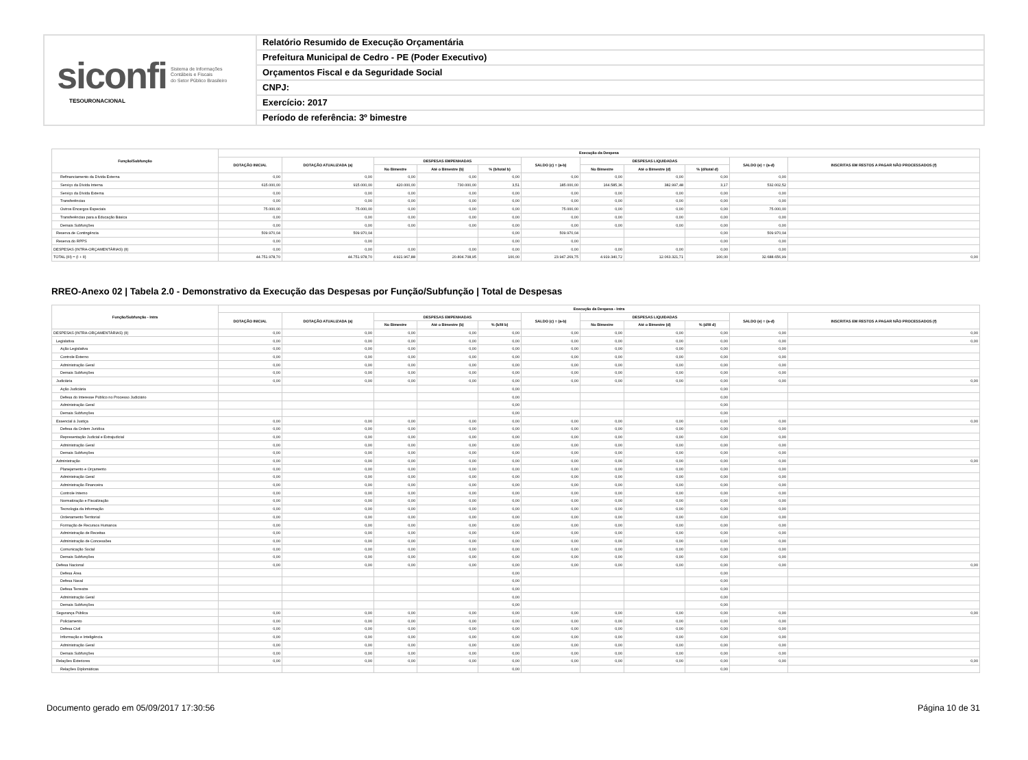siconfi Sistema de Informações
Contábeis e Fiscais
do Setor Público Brasileiro
TESOURONACIONAL
Relatório Resumido de Execução Orçamentária
Prefeitura Municipal de Cedro - PE (Poder Executivo)
Orçamentos Fiscal e da Seguridade Social
CNPJ:
Exercício: 2017
Período de referência: 3º bimestre
| Função/Subfunção | Execução da Despesa | | | | | | | | | | |
| --- | --- | --- | --- | --- | --- | --- | --- | --- | --- | --- | --- |
| | DOTAÇÃO INICIAL | DOTAÇÃO ATUALIZADA (a) | DESPESAS EMPENHADAS | | | SALDO (c) = (a-b) | DESPESAS LIQUIDADAS | | | SALDO (e) = (a-d) | INSCRITAS EM RESTOS A PAGAR NÃO PROCESSADOS (f) |
| | | | No Bimestre | Até o Bimestre (b) | % (b/total b) | | No Bimestre | Até o Bimestre (d) | % (d/total d) | | |
| Refinanciamento da Dívida Externa | 0,00 | 0,00 | 0,00 | 0,00 | 0,00 | 0,00 | 0,00 | 0,00 | 0,00 | 0,00 | |
| Serviço da Dívida Interna | 615.000,00 | 915.000,00 | 420.000,00 | 730.000,00 | 3,51 | 185.000,00 | 164.585,36 | 382.997,48 | 3,17 | 532.002,52 | |
| Serviço da Dívida Externa | 0,00 | 0,00 | 0,00 | 0,00 | 0,00 | 0,00 | 0,00 | 0,00 | 0,00 | 0,00 | |
| Transferências | 0,00 | 0,00 | 0,00 | 0,00 | 0,00 | 0,00 | 0,00 | 0,00 | 0,00 | 0,00 | |
| Outros Encargos Especiais | 75.000,00 | 75.000,00 | 0,00 | 0,00 | 0,00 | 75.000,00 | 0,00 | 0,00 | 0,00 | 75.000,00 | |
| Transferências para a Educação Básica | 0,00 | 0,00 | 0,00 | 0,00 | 0,00 | 0,00 | 0,00 | 0,00 | 0,00 | 0,00 | |
| Demais Subfunções | 0,00 | 0,00 | 0,00 | 0,00 | 0,00 | 0,00 | 0,00 | 0,00 | 0,00 | 0,00 | |
| Reserva de Contingência | 509.970,04 | 509.970,04 | | | 0,00 | 509.970,04 | | | 0,00 | 509.970,04 | |
| Reserva do RPPS | 0,00 | 0,00 | | | 0,00 | 0,00 | | | 0,00 | 0,00 | |
| DESPESAS (INTRA-ORÇAMENTÁRIAS) (II) | 0,00 | 0,00 | 0,00 | 0,00 | 0,00 | 0,00 | 0,00 | 0,00 | 0,00 | 0,00 | |
| TOTAL (III) = (I + II) | 44.751.978,70 | 44.751.978,70 | 4.921.967,88 | 20.804.708,95 | 100,00 | 23.947.269,75 | 4.919.340,72 | 12.063.321,71 | 100,00 | 32.688.656,99 | 0,00 |
RREO-Anexo 02 | Tabela 2.0 - Demonstrativo da Execução das Despesas por Função/Subfunção | Total de Despesas
| Função/Subfunção - Intra | Execução da Despesa - Intra | | | | | | | | | | |
| --- | --- | --- | --- | --- | --- | --- | --- | --- | --- | --- | --- |
| | DOTAÇÃO INICIAL | DOTAÇÃO ATUALIZADA (a) | DESPESAS EMPENHADAS | | | SALDO (c) = (a-b) | DESPESAS LIQUIDADAS | | | SALDO (e) = (a-d) | INSCRITAS EM RESTOS A PAGAR NÃO PROCESSADOS (f) |
| | | | No Bimestre | Até o Bimestre (b) | % (b/III b) | | No Bimestre | Até o Bimestre (d) | % (d/III d) | | |
| DESPESAS (INTRA-ORÇAMENTÁRIAS) (II) | 0,00 | 0,00 | 0,00 | 0,00 | 0,00 | 0,00 | 0,00 | 0,00 | 0,00 | 0,00 | 0,00 |
| Legislativa | 0,00 | 0,00 | 0,00 | 0,00 | 0,00 | 0,00 | 0,00 | 0,00 | 0,00 | 0,00 | 0,00 |
| Ação Legislativa | 0,00 | 0,00 | 0,00 | 0,00 | 0,00 | 0,00 | 0,00 | 0,00 | 0,00 | 0,00 | |
| Controle Externo | 0,00 | 0,00 | 0,00 | 0,00 | 0,00 | 0,00 | 0,00 | 0,00 | 0,00 | 0,00 | |
| Administração Geral | 0,00 | 0,00 | 0,00 | 0,00 | 0,00 | 0,00 | 0,00 | 0,00 | 0,00 | 0,00 | |
| Demais Subfunções | 0,00 | 0,00 | 0,00 | 0,00 | 0,00 | 0,00 | 0,00 | 0,00 | 0,00 | 0,00 | |
| Judiciária | 0,00 | 0,00 | 0,00 | 0,00 | 0,00 | 0,00 | 0,00 | 0,00 | 0,00 | 0,00 | 0,00 |
| Ação Judiciária | | | | | 0,00 | | | | 0,00 | | |
| Defesa do Interesse Público no Processo Judiciário | | | | | 0,00 | | | | 0,00 | | |
| Administração Geral | | | | | 0,00 | | | | 0,00 | | |
| Demais Subfunções | | | | | 0,00 | | | | 0,00 | | |
| Essencial à Justiça | 0,00 | 0,00 | 0,00 | 0,00 | 0,00 | 0,00 | 0,00 | 0,00 | 0,00 | 0,00 | 0,00 |
| Defesa da Ordem Jurídica | 0,00 | 0,00 | 0,00 | 0,00 | 0,00 | 0,00 | 0,00 | 0,00 | 0,00 | 0,00 | |
| Representação Judicial e Extrajudicial | 0,00 | 0,00 | 0,00 | 0,00 | 0,00 | 0,00 | 0,00 | 0,00 | 0,00 | 0,00 | |
| Administração Geral | 0,00 | 0,00 | 0,00 | 0,00 | 0,00 | 0,00 | 0,00 | 0,00 | 0,00 | 0,00 | |
| Demais Subfunções | 0,00 | 0,00 | 0,00 | 0,00 | 0,00 | 0,00 | 0,00 | 0,00 | 0,00 | 0,00 | |
| Administração | 0,00 | 0,00 | 0,00 | 0,00 | 0,00 | 0,00 | 0,00 | 0,00 | 0,00 | 0,00 | 0,00 |
| Planejamento e Orçamento | 0,00 | 0,00 | 0,00 | 0,00 | 0,00 | 0,00 | 0,00 | 0,00 | 0,00 | 0,00 | |
| Administração Geral | 0,00 | 0,00 | 0,00 | 0,00 | 0,00 | 0,00 | 0,00 | 0,00 | 0,00 | 0,00 | |
| Administração Financeira | 0,00 | 0,00 | 0,00 | 0,00 | 0,00 | 0,00 | 0,00 | 0,00 | 0,00 | 0,00 | |
| Controle Interno | 0,00 | 0,00 | 0,00 | 0,00 | 0,00 | 0,00 | 0,00 | 0,00 | 0,00 | 0,00 | |
| Normatização e Fiscalização | 0,00 | 0,00 | 0,00 | 0,00 | 0,00 | 0,00 | 0,00 | 0,00 | 0,00 | 0,00 | |
| Tecnologia da Informação | 0,00 | 0,00 | 0,00 | 0,00 | 0,00 | 0,00 | 0,00 | 0,00 | 0,00 | 0,00 | |
| Ordenamento Territorial | 0,00 | 0,00 | 0,00 | 0,00 | 0,00 | 0,00 | 0,00 | 0,00 | 0,00 | 0,00 | |
| Formação de Recursos Humanos | 0,00 | 0,00 | 0,00 | 0,00 | 0,00 | 0,00 | 0,00 | 0,00 | 0,00 | 0,00 | |
| Administração de Receitas | 0,00 | 0,00 | 0,00 | 0,00 | 0,00 | 0,00 | 0,00 | 0,00 | 0,00 | 0,00 | |
| Administração de Concessões | 0,00 | 0,00 | 0,00 | 0,00 | 0,00 | 0,00 | 0,00 | 0,00 | 0,00 | 0,00 | |
| Comunicação Social | 0,00 | 0,00 | 0,00 | 0,00 | 0,00 | 0,00 | 0,00 | 0,00 | 0,00 | 0,00 | |
| Demais Subfunções | 0,00 | 0,00 | 0,00 | 0,00 | 0,00 | 0,00 | 0,00 | 0,00 | 0,00 | 0,00 | |
| Defesa Nacional | 0,00 | 0,00 | 0,00 | 0,00 | 0,00 | 0,00 | 0,00 | 0,00 | 0,00 | 0,00 | 0,00 |
| Defesa Área | | | | | 0,00 | | | | 0,00 | | |
| Defesa Naval | | | | | 0,00 | | | | 0,00 | | |
| Defesa Terrestre | | | | | 0,00 | | | | 0,00 | | |
| Administração Geral | | | | | 0,00 | | | | 0,00 | | |
| Demais Subfunções | | | | | 0,00 | | | | 0,00 | | |
| Segurança Pública | 0,00 | 0,00 | 0,00 | 0,00 | 0,00 | 0,00 | 0,00 | 0,00 | 0,00 | 0,00 | 0,00 |
| Policiamento | 0,00 | 0,00 | 0,00 | 0,00 | 0,00 | 0,00 | 0,00 | 0,00 | 0,00 | 0,00 | |
| Defesa Civil | 0,00 | 0,00 | 0,00 | 0,00 | 0,00 | 0,00 | 0,00 | 0,00 | 0,00 | 0,00 | |
| Informação e Inteligência | 0,00 | 0,00 | 0,00 | 0,00 | 0,00 | 0,00 | 0,00 | 0,00 | 0,00 | 0,00 | |
| Administração Geral | 0,00 | 0,00 | 0,00 | 0,00 | 0,00 | 0,00 | 0,00 | 0,00 | 0,00 | 0,00 | |
| Demais Subfunções | 0,00 | 0,00 | 0,00 | 0,00 | 0,00 | 0,00 | 0,00 | 0,00 | 0,00 | 0,00 | |
| Relações Exteriores | 0,00 | 0,00 | 0,00 | 0,00 | 0,00 | 0,00 | 0,00 | 0,00 | 0,00 | 0,00 | 0,00 |
| Relações Diplomáticas | | | | | 0,00 | | | | 0,00 | | |
Documento gerado em 05/09/2017 17:30:56 Página 10 de 31